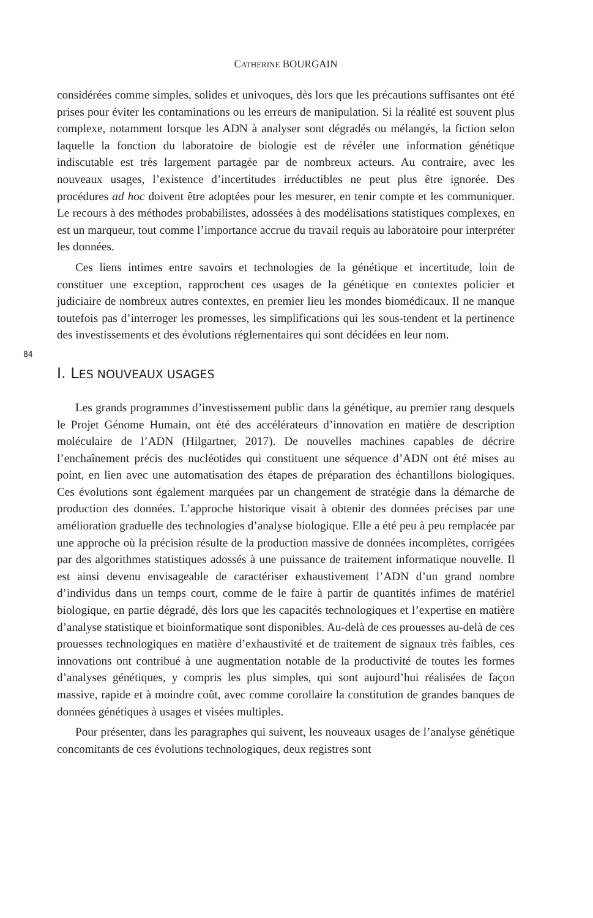CATHERINE BOURGAIN
considérées comme simples, solides et univoques, dès lors que les précautions suffisantes ont été prises pour éviter les contaminations ou les erreurs de manipulation. Si la réalité est souvent plus complexe, notamment lorsque les ADN à analyser sont dégradés ou mélangés, la fiction selon laquelle la fonction du laboratoire de biologie est de révéler une information génétique indiscutable est très largement partagée par de nombreux acteurs. Au contraire, avec les nouveaux usages, l’existence d’incertitudes irréductibles ne peut plus être ignorée. Des procédures ad hoc doivent être adoptées pour les mesurer, en tenir compte et les communiquer. Le recours à des méthodes probabilistes, adossées à des modélisations statistiques complexes, en est un marqueur, tout comme l’importance accrue du travail requis au laboratoire pour interpréter les données.
Ces liens intimes entre savoirs et technologies de la génétique et incertitude, loin de constituer une exception, rapprochent ces usages de la génétique en contextes policier et judiciaire de nombreux autres contextes, en premier lieu les mondes biomédicaux. Il ne manque toutefois pas d’interroger les promesses, les simplifications qui les sous-tendent et la pertinence des investissements et des évolutions réglementaires qui sont décidées en leur nom.
84
I. LES NOUVEAUX USAGES
Les grands programmes d’investissement public dans la génétique, au premier rang desquels le Projet Génome Humain, ont été des accélérateurs d’innovation en matière de description moléculaire de l’ADN (Hilgartner, 2017). De nouvelles machines capables de décrire l’enchaînement précis des nucléotides qui constituent une séquence d’ADN ont été mises au point, en lien avec une automatisation des étapes de préparation des échantillons biologiques. Ces évolutions sont également marquées par un changement de stratégie dans la démarche de production des données. L’approche historique visait à obtenir des données précises par une amélioration graduelle des technologies d’analyse biologique. Elle a été peu à peu remplacée par une approche où la précision résulte de la production massive de données incomplètes, corrigées par des algorithmes statistiques adossés à une puissance de traitement informatique nouvelle. Il est ainsi devenu envisageable de caractériser exhaustivement l’ADN d’un grand nombre d’individus dans un temps court, comme de le faire à partir de quantités infimes de matériel biologique, en partie dégradé, dès lors que les capacités technologiques et l’expertise en matière d’analyse statistique et bioinformatique sont disponibles. Au-delà de ces prouesses au-delà de ces prouesses technologiques en matière d’exhaustivité et de traitement de signaux très faibles, ces innovations ont contribué à une augmentation notable de la productivité de toutes les formes d’analyses génétiques, y compris les plus simples, qui sont aujourd’hui réalisées de façon massive, rapide et à moindre coût, avec comme corollaire la constitution de grandes banques de données génétiques à usages et visées multiples.
Pour présenter, dans les paragraphes qui suivent, les nouveaux usages de l’analyse génétique concomitants de ces évolutions technologiques, deux registres sont